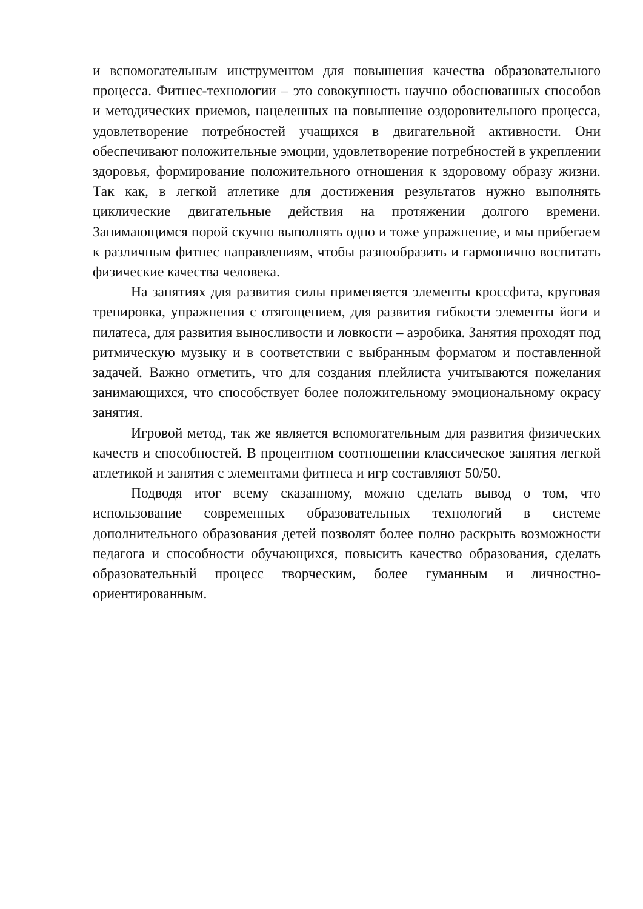и вспомогательным инструментом для повышения качества образовательного процесса. Фитнес-технологии – это совокупность научно обоснованных способов и методических приемов, нацеленных на повышение оздоровительного процесса, удовлетворение потребностей учащихся в двигательной активности. Они обеспечивают положительные эмоции, удовлетворение потребностей в укреплении здоровья, формирование положительного отношения к здоровому образу жизни. Так как, в легкой атлетике для достижения результатов нужно выполнять циклические двигательные действия на протяжении долгого времени. Занимающимся порой скучно выполнять одно и тоже упражнение, и мы прибегаем к различным фитнес направлениям, чтобы разнообразить и гармонично воспитать физические качества человека.
На занятиях для развития силы применяется элементы кроссфита, круговая тренировка, упражнения с отягощением, для развития гибкости элементы йоги и пилатеса, для развития выносливости и ловкости – аэробика. Занятия проходят под ритмическую музыку и в соответствии с выбранным форматом и поставленной задачей. Важно отметить, что для создания плейлиста учитываются пожелания занимающихся, что способствует более положительному эмоциональному окрасу занятия.
Игровой метод, так же является вспомогательным для развития физических качеств и способностей. В процентном соотношении классическое занятия легкой атлетикой и занятия с элементами фитнеса и игр составляют 50/50.
Подводя итог всему сказанному, можно сделать вывод о том, что использование современных образовательных технологий в системе дополнительного образования детей позволят более полно раскрыть возможности педагога и способности обучающихся, повысить качество образования, сделать образовательный процесс творческим, более гуманным и личностно-ориентированным.